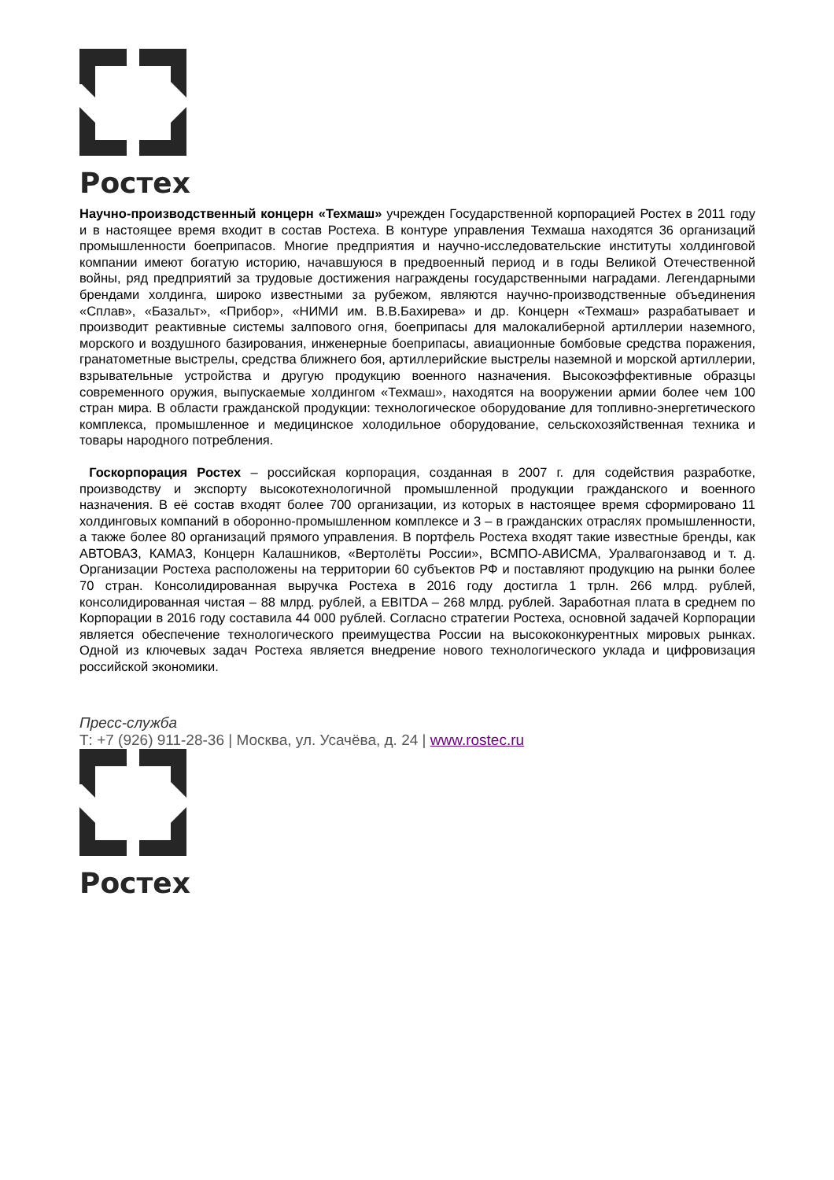Ростех
Научно-производственный концерн «Техмаш» учрежден Государственной корпорацией Ростех в 2011 году и в настоящее время входит в состав Ростеха. В контуре управления Техмаша находятся 36 организаций промышленности боеприпасов. Многие предприятия и научно-исследовательские институты холдинговой компании имеют богатую историю, начавшуюся в предвоенный период и в годы Великой Отечественной войны, ряд предприятий за трудовые достижения награждены государственными наградами. Легендарными брендами холдинга, широко известными за рубежом, являются научно-производственные объединения «Сплав», «Базальт», «Прибор», «НИМИ им. В.В.Бахирева» и др. Концерн «Техмаш» разрабатывает и производит реактивные системы залпового огня, боеприпасы для малокалиберной артиллерии наземного, морского и воздушного базирования, инженерные боеприпасы, авиационные бомбовые средства поражения, гранатометные выстрелы, средства ближнего боя, артиллерийские выстрелы наземной и морской артиллерии, взрывательные устройства и другую продукцию военного назначения. Высокоэффективные образцы современного оружия, выпускаемые холдингом «Техмаш», находятся на вооружении армии более чем 100 стран мира. В области гражданской продукции: технологическое оборудование для топливно-энергетического комплекса, промышленное и медицинское холодильное оборудование, сельскохозяйственная техника и товары народного потребления.
Госкорпорация Ростех – российская корпорация, созданная в 2007 г. для содействия разработке, производству и экспорту высокотехнологичной промышленной продукции гражданского и военного назначения. В её состав входят более 700 организации, из которых в настоящее время сформировано 11 холдинговых компаний в оборонно-промышленном комплексе и 3 – в гражданских отраслях промышленности, а также более 80 организаций прямого управления. В портфель Ростеха входят такие известные бренды, как АВТОВАЗ, КАМАЗ, Концерн Калашников, «Вертолёты России», ВСМПО-АВИСМА, Уралвагонзавод и т. д. Организации Ростеха расположены на территории 60 субъектов РФ и поставляют продукцию на рынки более 70 стран. Консолидированная выручка Ростеха в 2016 году достигла 1 трлн. 266 млрд. рублей, консолидированная чистая – 88 млрд. рублей, а EBITDA – 268 млрд. рублей. Заработная плата в среднем по Корпорации в 2016 году составила 44 000 рублей. Согласно стратегии Ростеха, основной задачей Корпорации является обеспечение технологического преимущества России на высококонкурентных мировых рынках. Одной из ключевых задач Ростеха является внедрение нового технологического уклада и цифровизация российской экономики.
Пресс-служба
Т: +7 (926) 911-28-36 | Москва, ул. Усачёва, д. 24 | www.rostec.ru
Ростех